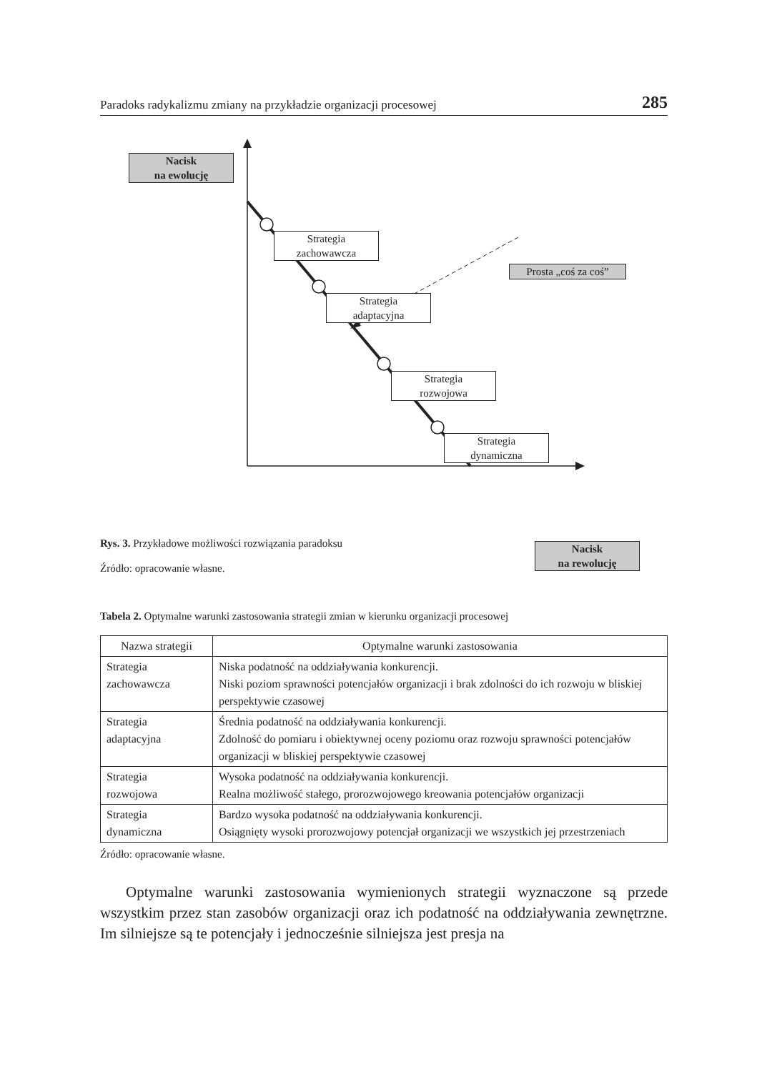Paradoks radykalizmu zmiany na przykładzie organizacji procesowej 285
Nacisk
na ewolucję
Strategia
zachowawcza
Prosta „coś za coś”
Strategia
adaptacyjna
Strategia
rozwojowa
Strategia
dynamiczna
Nacisk
na rewolucję
Rys. 3. Przykładowe możliwości rozwiązania paradoksu
Źródło: opracowanie własne.
Tabela 2. Optymalne warunki zastosowania strategii zmian w kierunku organizacji procesowej
| Nazwa strategii | Optymalne warunki zastosowania |
| --- | --- |
| Strategia zachowawcza | Niska podatność na oddziaływania konkurencji. Niski poziom sprawności potencjałów organizacji i brak zdolności do ich rozwoju w bliskiej perspektywie czasowej |
| Strategia adaptacyjna | Średnia podatność na oddziaływania konkurencji. Zdolność do pomiaru i obiektywnej oceny poziomu oraz rozwoju sprawności potencjałów organizacji w bliskiej perspektywie czasowej |
| Strategia rozwojowa | Wysoka podatność na oddziaływania konkurencji. Realna możliwość stałego, prorozwojowego kreowania potencjałów organizacji |
| Strategia dynamiczna | Bardzo wysoka podatność na oddziaływania konkurencji. Osiągnięty wysoki prorozwojowy potencjał organizacji we wszystkich jej przestrzeniach |
Źródło: opracowanie własne.
Optymalne warunki zastosowania wymienionych strategii wyznaczone są przede wszystkim przez stan zasobów organizacji oraz ich podatność na oddziaływania zewnętrzne. Im silniejsze są te potencjały i jednocześnie silniejsza jest presja na